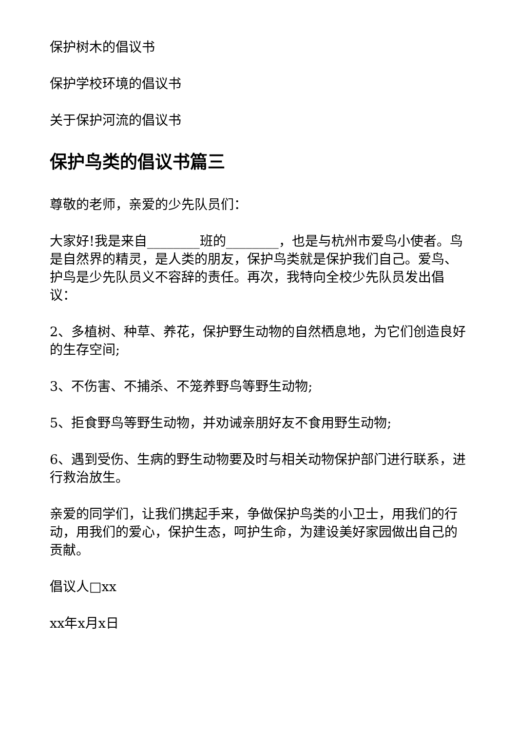保护树木的倡议书
保护学校环境的倡议书
关于保护河流的倡议书
保护鸟类的倡议书篇三
尊敬的老师，亲爱的少先队员们：
大家好!我是来自________班的________，也是与杭州市爱鸟小使者。鸟是自然界的精灵，是人类的朋友，保护鸟类就是保护我们自己。爱鸟、护鸟是少先队员义不容辞的责任。再次，我特向全校少先队员发出倡议：
2、多植树、种草、养花，保护野生动物的自然栖息地，为它们创造良好的生存空间;
3、不伤害、不捕杀、不笼养野鸟等野生动物;
5、拒食野鸟等野生动物，并劝诫亲朋好友不食用野生动物;
6、遇到受伤、生病的野生动物要及时与相关动物保护部门进行联系，进行救治放生。
亲爱的同学们，让我们携起手来，争做保护鸟类的小卫士，用我们的行动，用我们的爱心，保护生态，呵护生命，为建设美好家园做出自己的贡献。
倡议人□xx
xx年x月x日